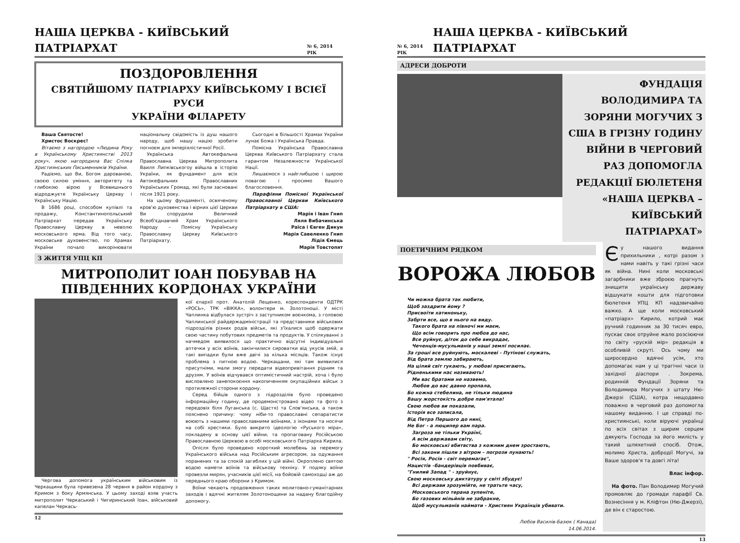НАША ЦЕРКВА - КИЇВСЬКИЙ ПАТРІАРХАТ № 6, 2014 РІК
ПОЗДОРОВЛЕННЯ
СВЯТІЙШОМУ ПАТРІАРХУ КИЇВСЬКОМУ І ВСІЄЇ РУСИ
УКРАЇНИ ФІЛАРЕТУ
Ваша Святосте!
Христос Воскрес!
Вітаємо з нагородою «Людина Року в Українському Християнстві 2013 року», якою нагородила Вас Спілка Християнських Письменників України.
Радіємо, що Ви, Богом дарованою, своєю силою уміння, авторитету та глибокою вірою у Всевишнього відроджуєте Українську Церкву і Українську Націю.
В 1686 році, способом купівлі та продажу, Константинопольський Патріархат передав Українську Православну Церкву в неволю московського ярма. Від того часу, московське духовенство, по Храмах України почало викорінювати національну свідомість із душ нашого народу, щоб нашу націю зробити погноєм для імперіялістичної Росії.
Українська Автокефальна Православна Церква Митрополита Ваиля Липківськогоу війшла в історію України, як фундамент для всіх Автокефальних Православних Українських Громад, які були засновані після 1921 року.
На цьому фундаменті, освяченому кров'ю духовенства і вірних цієї Церкви Ви спорудили Величний Всеоб'єднавчий Храм Українського Народу – Помісну Українську Православну Церкву Київського Патріархату.
Сьогодні в більшості Храмах України лунає Божа і Українська Правда.
Помісна Українська Православна Церква Київського Патріархату стала гарантом Незалежности Української Нації.
Лишаємося з найглибшою і щирою повагою і просимо Вашого благословення.
Парафіяни Помісної Української Православної Церкви Київського Патріархату в США:
Марія і Іван Гнип
Ляля Вибачинська
Раїса і Євген Дикун
Марія Савеленко Гнип
Лідія Ємець
Марія Товстопят
З ЖИТТЯ УПЦ КП
МИТРОПОЛИТ ІОАН ПОБУВАВ НА ПІВДЕННИХ КОРДОНАХ УКРАЇНИ
Чергова допомога українським військовим із Черкащини була привезена 28 червня в район кордону з Кримом з боку Армянська. У цьому заході взяв участь митрополит Черкаський і Чигиринський Іоан, військовий капелан Черкась-
кої єпархії прот. Анатолій Лещенко, кореспонденти ОДТРК «РОСЬ», ТРК «ВІККА», волонтери м. Золотоноші. У місті Чаплинка відбулася зустріч з заступником воєнкома, з головою Чаплинської райдержадміністрації та представники військових підрозділів різних родів військ, які з'їхалися щоб одержати свою частину побутових предметів та продуктів. У спілкуванні з начмедом виявилося що практично відсутні індивідуальні аптечки у всіх воїнів, закінчилися сироватки від укусів змій, а такі випадки були вже двічі за кілька місяців. Також існує проблема з питною водою. Черкащани, які там виявилися присутніми, мали змогу передати відеопривітання рідним та друзям. У воїнів відчувався оптимістичний настрій, хоча і було висловлено занепокоєння накопиченням окупаційних військ з протилежної сторони кордону.
Серед бійців одного з підрозділів було проведено інформаційну годину, де продемонстровано відео та фото з передовіх біля Луганська (с. Щастя) та Слов'янська, а також пояснено причину: чому ніби-то православні сепаратисти воюють з нашими православними воїнами, з іконами та носячи на собі хрестики. Було викрито ідеологію «Руського міра», покладену в основу цієї війни, та пропаговану Російською Православною Церквою в особі московського Патріарха Кирила.
Опісля було проведено короткий молебень за перемогу Українського війська над Російським агресором, за одужання поранених та за спокій загиблих у цій війні. Окроплено святою водою намети воїнів та військову техніку. У подяку воїни провезли мирян, учасників цієї місії, на бойовій самоходці аж до переднього краю оборони з Кримом.
Воїни чекають продовження таких молитовно-гуманітарних заходів і вдячні жителям Золотонощини за надану благодійну допомогу.
12
№ 6, 2014 РІК НАША ЦЕРКВА - КИЇВСЬКИЙ ПАТРІАРХАТ
АДРЕСИ ДОБРОТИ
ФУНДАЦІЯ ВОЛОДИМИРА ТА ЗОРЯНИ МОГУЧИХ З США В ГРІЗНУ ГОДИНУ ВІЙНИ В ЧЕРГОВИЙ РАЗ ДОПОМОГЛА РЕДАКЦІЇ БЮЛЕТЕНЯ «НАША ЦЕРКВА – КИЇВСЬКИЙ ПАТРІАРХАТ»
ПОЕТИЧНИМ РЯДКОМ
ВОРОЖА ЛЮБОВ
Чи можна брата так любити,
Щоб заздрити йому ?
Присвоїти хатиноньку,
Забрти все, що в нього на виду.
Такого брата на півночі ми маєм,
Що всім говорить про любов до нас,
Все руйнує, діток до себе викрадає,
Чеченців-мусульманів у наші землі посилає.
За гроші все руйнують, москалеві - Путінові служать,
Від брата землю забирають,
На цілий світ гукають, у любові присягають,
Рідненькими нас називають!
Ми вас братами не назвемо,
Любов до вас давно пропала,
Бо кожна стебелина, не тільки людина
Вашу жорстокість добре пам'ятала!
Свою любов ви показали,
Історія все записала,
Від Петра Першого до нині,
Не Бог - а люципер вам пара.
Загроза не тільки Україні,
А всім державам світу,
Бо московські вбитвства з кожним днем зростають,
Всі закони пішли з вітром – погрози лунають!
" Росія, Росія - світ перемагає",
Нацистів –бандерівців повбиває,
"Гнилий Запад " - зруйнує,
Свою московську диктатуру у світі збудує!
Всі держави зрозумійте, не тратьте часу,
Московського терана зупеніте,
Бо газових мільйнів не забракне,
Щоб мусульманів наймати - Християн Українців убивати.
Любов Василів-Базюк ( Канада)
14.06.2014.
Є у нашого видання прихильники , котрі разом з нами навіть у такі грізні часи як війна. Нині коли московські загарбники вже зброєю прагнуть знищити українську державу відшукати кошти для підготовки бюлетеня УПЦ КП надзвичайно важко. А ще коли московський «патріарх» Кирило, котрий має ручний годинник за 30 тисяч евро, пускає своє отруйне жало розсіюючи по світу «рускій мір» редакція в особливій скруті. Ось чому ми щиросердно вдячні усім, хто допомагає нам у ці трагічні часи із західної діаспори . Зокрема, родинній Фундації Зоряни та Володимира Могучих з штату Ню-Джерзі (США), котра нещодавно поважно в черговий раз допомогла нашому виданню. І це справді по-християнські, коли віруючі українці по всіх світах з щирим серцем дякують Господа за його милість у такий шляхетний спосіб. Отож, молимо Христа, добродії Могучі, за Ваше здоров'я та довгі літа!
Влас інфор.
На фото. Пан Володимир Могучий промовляє до громади парафії Св. Вознесіння у м. Кліфтон (Ню-Джерзі), де він є старостою.
13